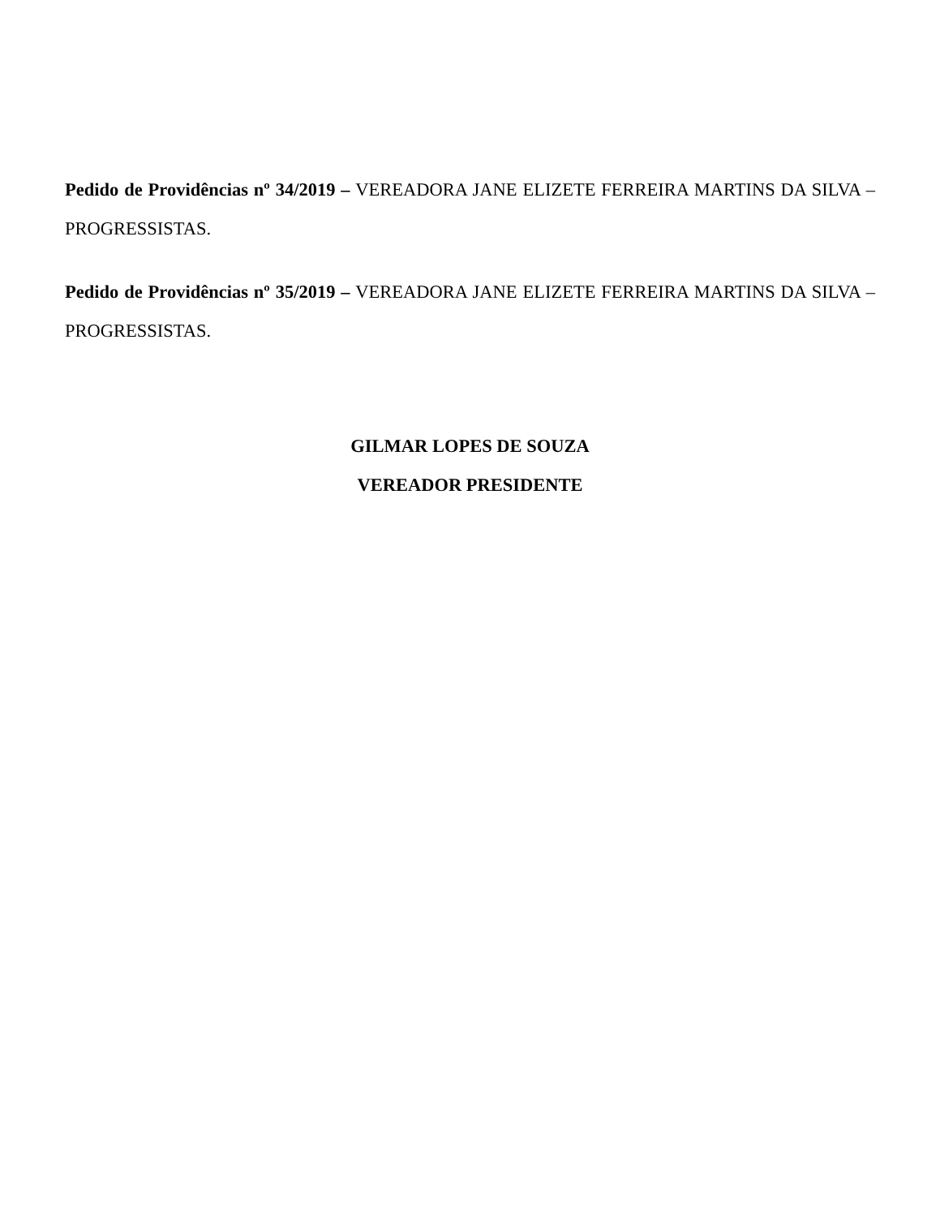Pedido de Providências nº 34/2019 – VEREADORA JANE ELIZETE FERREIRA MARTINS DA SILVA – PROGRESSISTAS.
Pedido de Providências nº 35/2019 – VEREADORA JANE ELIZETE FERREIRA MARTINS DA SILVA – PROGRESSISTAS.
GILMAR LOPES DE SOUZA
VEREADOR PRESIDENTE